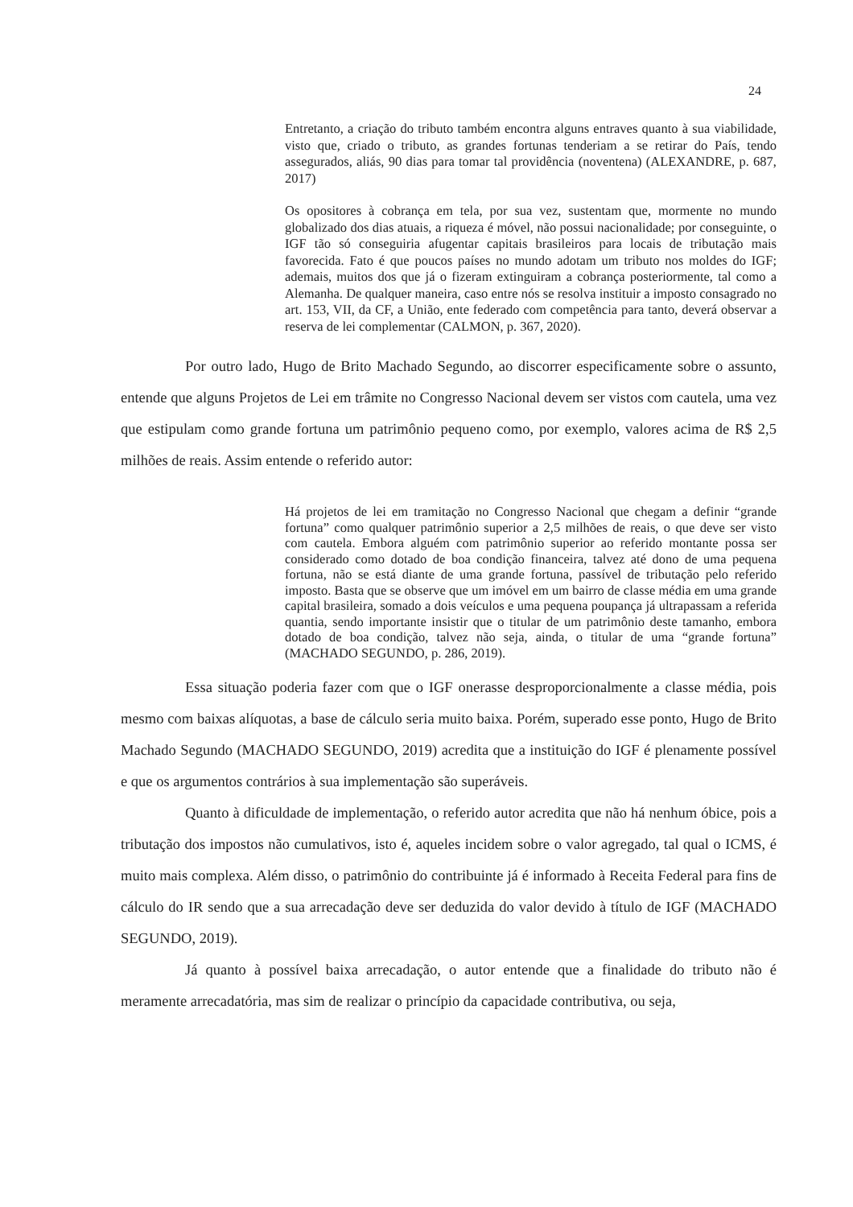24
Entretanto, a criação do tributo também encontra alguns entraves quanto à sua viabilidade, visto que, criado o tributo, as grandes fortunas tenderiam a se retirar do País, tendo assegurados, aliás, 90 dias para tomar tal providência (noventena) (ALEXANDRE, p. 687, 2017)
Os opositores à cobrança em tela, por sua vez, sustentam que, mormente no mundo globalizado dos dias atuais, a riqueza é móvel, não possui nacionalidade; por conseguinte, o IGF tão só conseguiria afugentar capitais brasileiros para locais de tributação mais favorecida. Fato é que poucos países no mundo adotam um tributo nos moldes do IGF; ademais, muitos dos que já o fizeram extinguiram a cobrança posteriormente, tal como a Alemanha. De qualquer maneira, caso entre nós se resolva instituir a imposto consagrado no art. 153, VII, da CF, a União, ente federado com competência para tanto, deverá observar a reserva de lei complementar (CALMON, p. 367, 2020).
Por outro lado, Hugo de Brito Machado Segundo, ao discorrer especificamente sobre o assunto, entende que alguns Projetos de Lei em trâmite no Congresso Nacional devem ser vistos com cautela, uma vez que estipulam como grande fortuna um patrimônio pequeno como, por exemplo, valores acima de R$ 2,5 milhões de reais. Assim entende o referido autor:
Há projetos de lei em tramitação no Congresso Nacional que chegam a definir “grande fortuna” como qualquer patrimônio superior a 2,5 milhões de reais, o que deve ser visto com cautela. Embora alguém com patrimônio superior ao referido montante possa ser considerado como dotado de boa condição financeira, talvez até dono de uma pequena fortuna, não se está diante de uma grande fortuna, passível de tributação pelo referido imposto. Basta que se observe que um imóvel em um bairro de classe média em uma grande capital brasileira, somado a dois veículos e uma pequena poupança já ultrapassam a referida quantia, sendo importante insistir que o titular de um patrimônio deste tamanho, embora dotado de boa condição, talvez não seja, ainda, o titular de uma “grande fortuna” (MACHADO SEGUNDO, p. 286, 2019).
Essa situação poderia fazer com que o IGF onerasse desproporcionalmente a classe média, pois mesmo com baixas alíquotas, a base de cálculo seria muito baixa. Porém, superado esse ponto, Hugo de Brito Machado Segundo (MACHADO SEGUNDO, 2019) acredita que a instituição do IGF é plenamente possível e que os argumentos contrários à sua implementação são superáveis.
Quanto à dificuldade de implementação, o referido autor acredita que não há nenhum óbice, pois a tributação dos impostos não cumulativos, isto é, aqueles incidem sobre o valor agregado, tal qual o ICMS, é muito mais complexa. Além disso, o patrimônio do contribuinte já é informado à Receita Federal para fins de cálculo do IR sendo que a sua arrecadação deve ser deduzida do valor devido à título de IGF (MACHADO SEGUNDO, 2019).
Já quanto à possível baixa arrecadação, o autor entende que a finalidade do tributo não é meramente arrecadatória, mas sim de realizar o princípio da capacidade contributiva, ou seja,